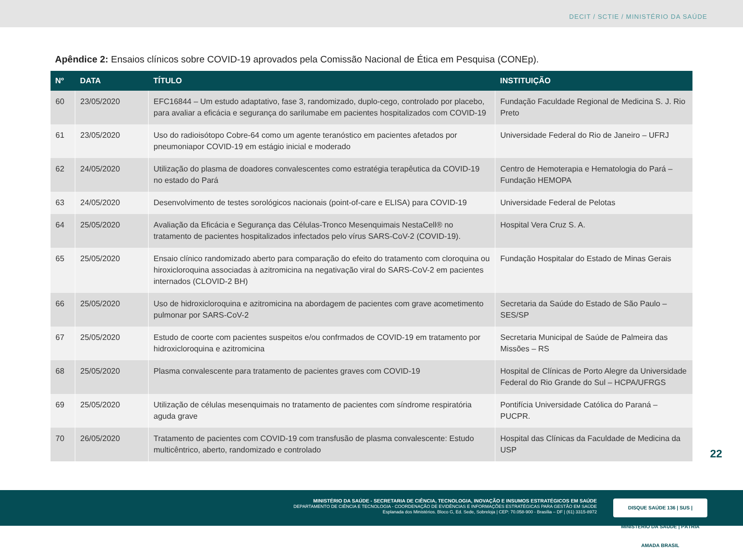DECIT / SCTIE / MINISTÉRIO DA SAÚDE
Apêndice 2: Ensaios clínicos sobre COVID-19 aprovados pela Comissão Nacional de Ética em Pesquisa (CONEp).
| Nº | DATA | TÍTULO | INSTITUIÇÃO |
| --- | --- | --- | --- |
| 60 | 23/05/2020 | EFC16844 – Um estudo adaptativo, fase 3, randomizado, duplo-cego, controlado por placebo, para avaliar a eficácia e segurança do sarilumabe em pacientes hospitalizados com COVID-19 | Fundação Faculdade Regional de Medicina S. J. Rio Preto |
| 61 | 23/05/2020 | Uso do radioisótopo Cobre-64 como um agente teranóstico em pacientes afetados por pneumoniapor COVID-19 em estágio inicial e moderado | Universidade Federal do Rio de Janeiro – UFRJ |
| 62 | 24/05/2020 | Utilização do plasma de doadores convalescentes como estratégia terapêutica da COVID-19 no estado do Pará | Centro de Hemoterapia e Hematologia do Pará – Fundação HEMOPA |
| 63 | 24/05/2020 | Desenvolvimento de testes sorológicos nacionais (point-of-care e ELISA) para COVID-19 | Universidade Federal de Pelotas |
| 64 | 25/05/2020 | Avaliação da Eficácia e Segurança das Células-Tronco Mesenquimais NestaCell® no tratamento de pacientes hospitalizados infectados pelo vírus SARS-CoV-2 (COVID-19). | Hospital Vera Cruz S. A. |
| 65 | 25/05/2020 | Ensaio clínico randomizado aberto para comparação do efeito do tratamento com cloroquina ou hiroxicloroquina associadas à azitromicina na negativação viral do SARS-CoV-2 em pacientes internados (CLOVID-2 BH) | Fundação Hospitalar do Estado de Minas Gerais |
| 66 | 25/05/2020 | Uso de hidroxicloroquina e azitromicina na abordagem de pacientes com grave acometimento pulmonar por SARS-CoV-2 | Secretaria da Saúde do Estado de São Paulo – SES/SP |
| 67 | 25/05/2020 | Estudo de coorte com pacientes suspeitos e/ou confrmados de COVID-19 em tratamento por hidroxicloroquina e azitromicina | Secretaria Municipal de Saúde de Palmeira das Missões – RS |
| 68 | 25/05/2020 | Plasma convalescente para tratamento de pacientes graves com COVID-19 | Hospital de Clínicas de Porto Alegre da Universidade Federal do Rio Grande do Sul – HCPA/UFRGS |
| 69 | 25/05/2020 | Utilização de células mesenquimais no tratamento de pacientes com síndrome respiratória aguda grave | Pontifícia Universidade Católica do Paraná – PUCPR. |
| 70 | 26/05/2020 | Tratamento de pacientes com COVID-19 com transfusão de plasma convalescente: Estudo multicêntrico, aberto, randomizado e controlado | Hospital das Clínicas da Faculdade de Medicina da USP |
22
MINISTÉRIO DA SAÚDE - SECRETARIA DE CIÊNCIA, TECNOLOGIA, INOVAÇÃO E INSUMOS ESTRATÉGICOS EM SAÚDE
DEPARTAMENTO DE CIÊNCIA E TECNOLOGIA - COORDENAÇÃO DE EVIDÊNCIAS E INFORMAÇÕES ESTRATÉGICAS PARA GESTÃO EM SAÚDE
Esplanada dos Ministérios. Bloco G, Ed. Sede, Sobreloja | CEP: 70.058-900 - Brasília – DF | (61) 3315-8972
DISQUE SAÚDE 136 | SUS | MINISTÉRIO DA SAÚDE | PÁTRIA AMADA BRASIL